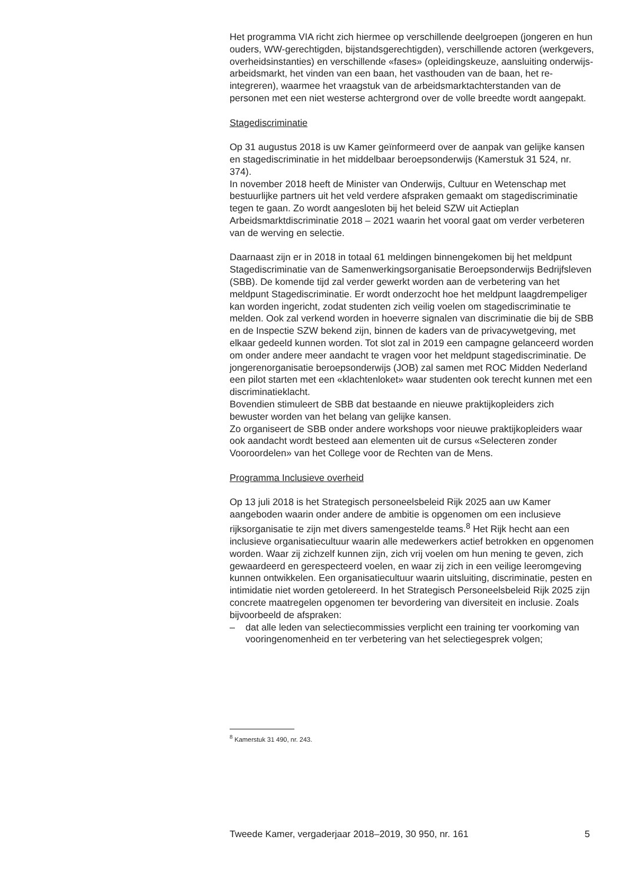Het programma VIA richt zich hiermee op verschillende deelgroepen (jongeren en hun ouders, WW-gerechtigden, bijstandsgerechtigden), verschillende actoren (werkgevers, overheidsinstanties) en verschillende «fases» (opleidingskeuze, aansluiting onderwijs-arbeidsmarkt, het vinden van een baan, het vasthouden van de baan, het re-integreren), waarmee het vraagstuk van de arbeidsmarktachterstanden van de personen met een niet westerse achtergrond over de volle breedte wordt aangepakt.
Stagediscriminatie
Op 31 augustus 2018 is uw Kamer geïnformeerd over de aanpak van gelijke kansen en stagediscriminatie in het middelbaar beroepsonderwijs (Kamerstuk 31 524, nr. 374).
In november 2018 heeft de Minister van Onderwijs, Cultuur en Wetenschap met bestuurlijke partners uit het veld verdere afspraken gemaakt om stagediscriminatie tegen te gaan. Zo wordt aangesloten bij het beleid SZW uit Actieplan Arbeidsmarktdiscriminatie 2018 – 2021 waarin het vooral gaat om verder verbeteren van de werving en selectie.
Daarnaast zijn er in 2018 in totaal 61 meldingen binnengekomen bij het meldpunt Stagediscriminatie van de Samenwerkingsorganisatie Beroepsonderwijs Bedrijfsleven (SBB). De komende tijd zal verder gewerkt worden aan de verbetering van het meldpunt Stagediscriminatie. Er wordt onderzocht hoe het meldpunt laagdrempeliger kan worden ingericht, zodat studenten zich veilig voelen om stagediscriminatie te melden. Ook zal verkend worden in hoeverre signalen van discriminatie die bij de SBB en de Inspectie SZW bekend zijn, binnen de kaders van de privacywetgeving, met elkaar gedeeld kunnen worden. Tot slot zal in 2019 een campagne gelanceerd worden om onder andere meer aandacht te vragen voor het meldpunt stagediscriminatie. De jongerenorganisatie beroepsonderwijs (JOB) zal samen met ROC Midden Nederland een pilot starten met een «klachtenloket» waar studenten ook terecht kunnen met een discriminatieklacht.
Bovendien stimuleert de SBB dat bestaande en nieuwe praktijkopleiders zich bewuster worden van het belang van gelijke kansen.
Zo organiseert de SBB onder andere workshops voor nieuwe praktijkopleiders waar ook aandacht wordt besteed aan elementen uit de cursus «Selecteren zonder Vooroordelen» van het College voor de Rechten van de Mens.
Programma Inclusieve overheid
Op 13 juli 2018 is het Strategisch personeelsbeleid Rijk 2025 aan uw Kamer aangeboden waarin onder andere de ambitie is opgenomen om een inclusieve rijksorganisatie te zijn met divers samengestelde teams.<sup>8</sup> Het Rijk hecht aan een inclusieve organisatiecultuur waarin alle medewerkers actief betrokken en opgenomen worden. Waar zij zichzelf kunnen zijn, zich vrij voelen om hun mening te geven, zich gewaardeerd en gerespecteerd voelen, en waar zij zich in een veilige leeromgeving kunnen ontwikkelen. Een organisatiecultuur waarin uitsluiting, discriminatie, pesten en intimidatie niet worden getolereerd. In het Strategisch Personeelsbeleid Rijk 2025 zijn concrete maatregelen opgenomen ter bevordering van diversiteit en inclusie. Zoals bijvoorbeeld de afspraken:
– dat alle leden van selectiecommissies verplicht een training ter voorkoming van vooringenomenheid en ter verbetering van het selectiegesprek volgen;
<sup>8</sup> Kamerstuk 31 490, nr. 243.
Tweede Kamer, vergaderjaar 2018–2019, 30 950, nr. 161 5